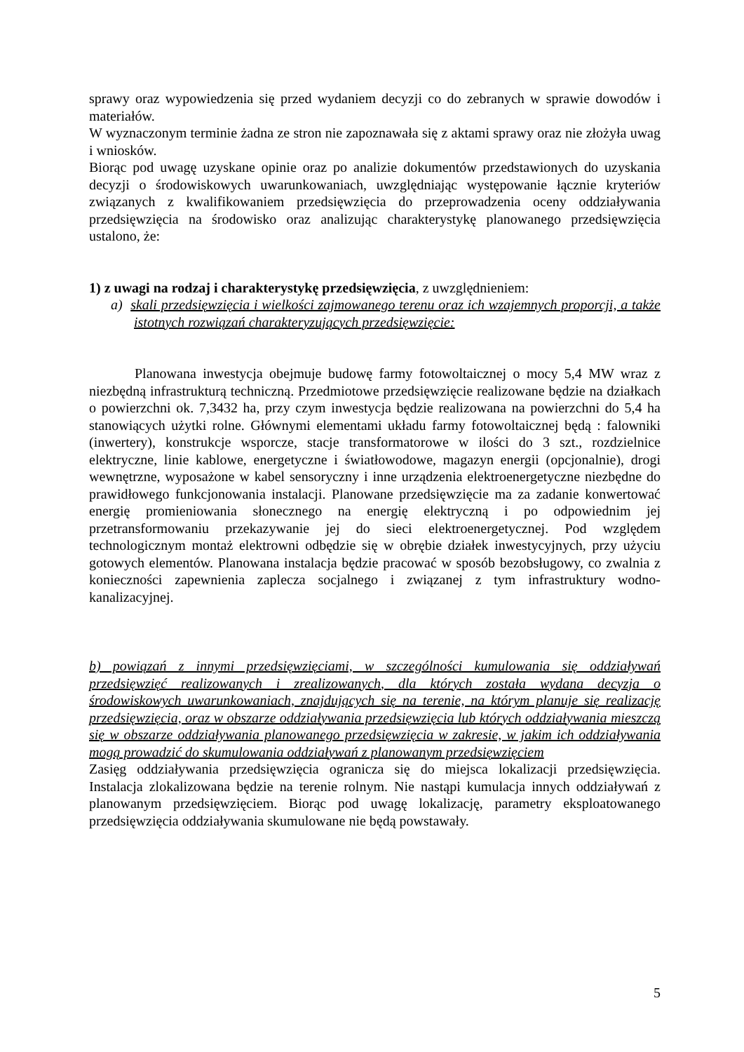sprawy oraz wypowiedzenia się przed wydaniem decyzji co do zebranych w sprawie dowodów i materiałów.
W wyznaczonym terminie żadna ze stron nie zapoznawała się z aktami sprawy oraz nie złożyła uwag i wniosków.
Biorąc pod uwagę uzyskane opinie oraz po analizie dokumentów przedstawionych do uzyskania decyzji o środowiskowych uwarunkowaniach, uwzględniając występowanie łącznie kryteriów związanych z kwalifikowaniem przedsięwzięcia do przeprowadzenia oceny oddziaływania przedsięwzięcia na środowisko oraz analizując charakterystykę planowanego przedsięwzięcia ustalono, że:
1) z uwagi na rodzaj i charakterystykę przedsięwzięcia, z uwzględnieniem:
a) skali przedsięwzięcia i wielkości zajmowanego terenu oraz ich wzajemnych proporcji, a także istotnych rozwiązań charakteryzujących przedsięwzięcie:
Planowana inwestycja obejmuje budowę farmy fotowoltaicznej o mocy 5,4 MW wraz z niezbędną infrastrukturą techniczną. Przedmiotowe przedsięwzięcie realizowane będzie na działkach o powierzchni ok. 7,3432 ha, przy czym inwestycja będzie realizowana na powierzchni do 5,4 ha stanowiących użytki rolne. Głównymi elementami układu farmy fotowoltaicznej będą : falowniki (inwertery), konstrukcje wsporcze, stacje transformatorowe w ilości do 3 szt., rozdzielnice elektryczne, linie kablowe, energetyczne i światłowodowe, magazyn energii (opcjonalnie), drogi wewnętrzne, wyposażone w kabel sensoryczny i inne urządzenia elektroenergetyczne niezbędne do prawidłowego funkcjonowania instalacji. Planowane przedsięwzięcie ma za zadanie konwertować energię promieniowania słonecznego na energię elektryczną i po odpowiednim jej przetransformowaniu przekazywanie jej do sieci elektroenergetycznej. Pod względem technologicznym montaż elektrowni odbędzie się w obrębie działek inwestycyjnych, przy użyciu gotowych elementów. Planowana instalacja będzie pracować w sposób bezobsługowy, co zwalnia z konieczności zapewnienia zaplecza socjalnego i związanej z tym infrastruktury wodno-kanalizacyjnej.
b) powiązań z innymi przedsięwzięciami, w szczególności kumulowania się oddziaływań przedsięwzięć realizowanych i zrealizowanych, dla których została wydana decyzja o środowiskowych uwarunkowaniach, znajdujących się na terenie, na którym planuje się realizację przedsięwzięcia, oraz w obszarze oddziaływania przedsięwzięcia lub których oddziaływania mieszczą się w obszarze oddziaływania planowanego przedsięwzięcia w zakresie, w jakim ich oddziaływania mogą prowadzić do skumulowania oddziaływań z planowanym przedsięwzięciem
Zasięg oddziaływania przedsięwzięcia ogranicza się do miejsca lokalizacji przedsięwzięcia. Instalacja zlokalizowana będzie na terenie rolnym. Nie nastąpi kumulacja innych oddziaływań z planowanym przedsięwzięciem. Biorąc pod uwagę lokalizację, parametry eksploatowanego przedsięwzięcia oddziaływania skumulowane nie będą powstawały.
5